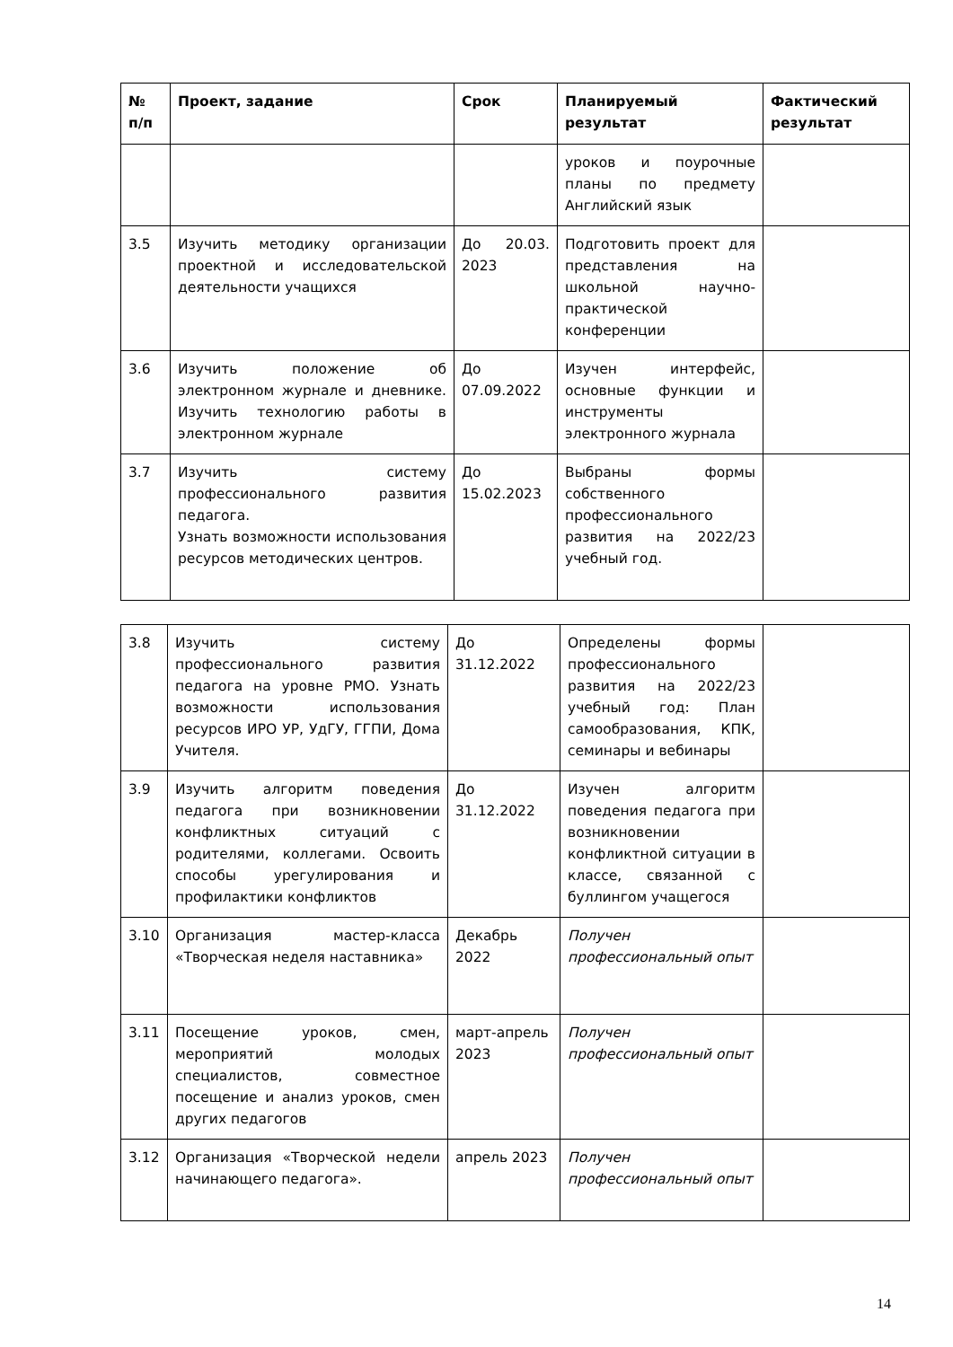| № п/п | Проект, задание | Срок | Планируемый результат | Фактический результат |
| --- | --- | --- | --- | --- |
| | | | уроков и поурочные планы по предмету Английский язык | |
| 3.5 | Изучить методику организации проектной и исследовательской деятельности учащихся | До 20.03. 2023 | Подготовить проект для представления на школьной научно-практической конференции | |
| 3.6 | Изучить положение об электронном журнале и дневнике. Изучить технологию работы в электронном журнале | До 07.09.2022 | Изучен интерфейс, основные функции и инструменты электронного журнала | |
| 3.7 | Изучить систему профессионального развития педагога. Узнать возможности использования ресурсов методических центров. | До 15.02.2023 | Выбраны формы собственного профессионального развития на 2022/23 учебный год. | |
| 3.8 | Изучить систему профессионального развития педагога на уровне РМО. Узнать возможности использования ресурсов ИРО УР, УдГУ, ГГПИ, Дома Учителя. | До 31.12.2022 | Определены формы профессионального развития на 2022/23 учебный год: План самообразования, КПК, семинары и вебинары | |
| 3.9 | Изучить алгоритм поведения педагога при возникновении конфликтных ситуаций с родителями, коллегами. Освоить способы урегулирования и профилактики конфликтов | До 31.12.2022 | Изучен алгоритм поведения педагога при возникновении конфликтной ситуации в классе, связанной с буллингом учащегося | |
| 3.10 | Организация мастер-класса «Творческая неделя наставника» | Декабрь 2022 | Получен профессиональный опыт | |
| 3.11 | Посещение уроков, смен, мероприятий молодых специалистов, совместное посещение и анализ уроков, смен других педагогов | март-апрель 2023 | Получен профессиональный опыт | |
| 3.12 | Организация «Творческой недели начинающего педагога». | апрель 2023 | Получен профессиональный опыт | |
14